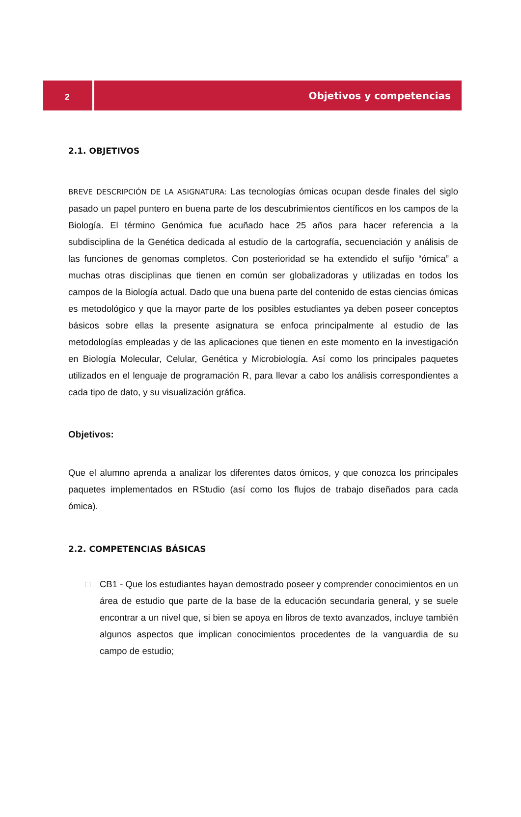2 Objetivos y competencias
2.1. OBJETIVOS
BREVE DESCRIPCIÓN DE LA ASIGNATURA: Las tecnologías ómicas ocupan desde finales del siglo pasado un papel puntero en buena parte de los descubrimientos científicos en los campos de la Biología. El término Genómica fue acuñado hace 25 años para hacer referencia a la subdisciplina de la Genética dedicada al estudio de la cartografía, secuenciación y análisis de las funciones de genomas completos. Con posterioridad se ha extendido el sufijo “ómica” a muchas otras disciplinas que tienen en común ser globalizadoras y utilizadas en todos los campos de la Biología actual. Dado que una buena parte del contenido de estas ciencias ómicas es metodológico y que la mayor parte de los posibles estudiantes ya deben poseer conceptos básicos sobre ellas la presente asignatura se enfoca principalmente al estudio de las metodologías empleadas y de las aplicaciones que tienen en este momento en la investigación en Biología Molecular, Celular, Genética y Microbiología. Así como los principales paquetes utilizados en el lenguaje de programación R, para llevar a cabo los análisis correspondientes a cada tipo de dato, y su visualización gráfica.
Objetivos:
Que el alumno aprenda a analizar los diferentes datos ómicos, y que conozca los principales paquetes implementados en RStudio (así como los flujos de trabajo diseñados para cada ómica).
2.2. COMPETENCIAS BÁSICAS
□ CB1 - Que los estudiantes hayan demostrado poseer y comprender conocimientos en un área de estudio que parte de la base de la educación secundaria general, y se suele encontrar a un nivel que, si bien se apoya en libros de texto avanzados, incluye también algunos aspectos que implican conocimientos procedentes de la vanguardia de su campo de estudio;